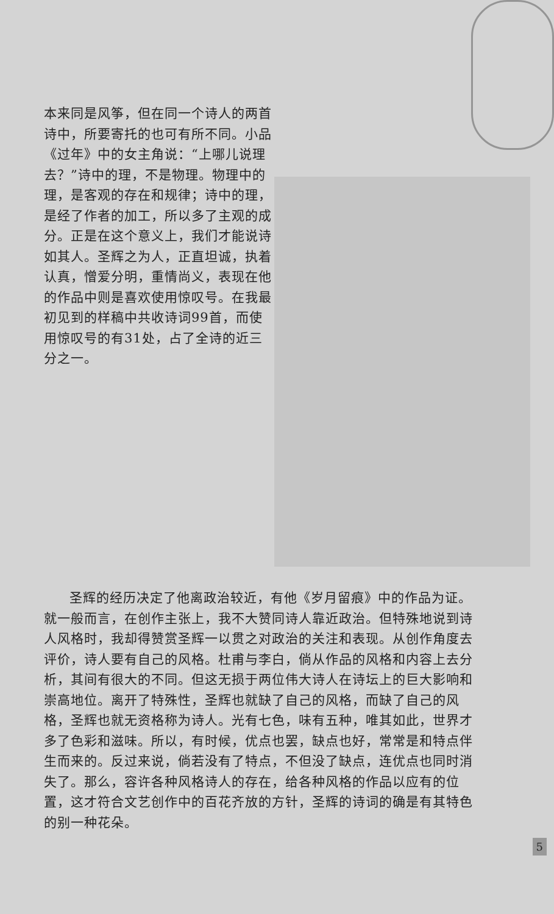本来同是风筝，但在同一个诗人的两首诗中，所要寄托的也可有所不同。小品《过年》中的女主角说：“上哪儿说理去？”诗中的理，不是物理。物理中的理，是客观的存在和规律；诗中的理，是经了作者的加工，所以多了主观的成分。正是在这个意义上，我们才能说诗如其人。圣辉之为人，正直坦诚，执着认真，憎爱分明，重情尚义，表现在他的作品中则是喜欢使用惊叹号。在我最初见到的样稿中共收诗词99首，而使用惊叹号的有31处，占了全诗的近三分之一。
圣辉的经历决定了他离政治较近，有他《岁月留痕》中的作品为证。就一般而言，在创作主张上，我不大赞同诗人靠近政治。但特殊地说到诗人风格时，我却得赞赏圣辉一以贯之对政治的关注和表现。从创作角度去评价，诗人要有自己的风格。杜甫与李白，倘从作品的风格和内容上去分析，其间有很大的不同。但这无损于两位伟大诗人在诗坛上的巨大影响和崇高地位。离开了特殊性，圣辉也就缺了自己的风格，而缺了自己的风格，圣辉也就无资格称为诗人。光有七色，味有五种，唯其如此，世界才多了色彩和滋味。所以，有时候，优点也罢，缺点也好，常常是和特点伴生而来的。反过来说，倘若没有了特点，不但没了缺点，连优点也同时消失了。那么，容许各种风格诗人的存在，给各种风格的作品以应有的位置，这才符合文艺创作中的百花齐放的方针，圣辉的诗词的确是有其特色的别一种花朵。
5